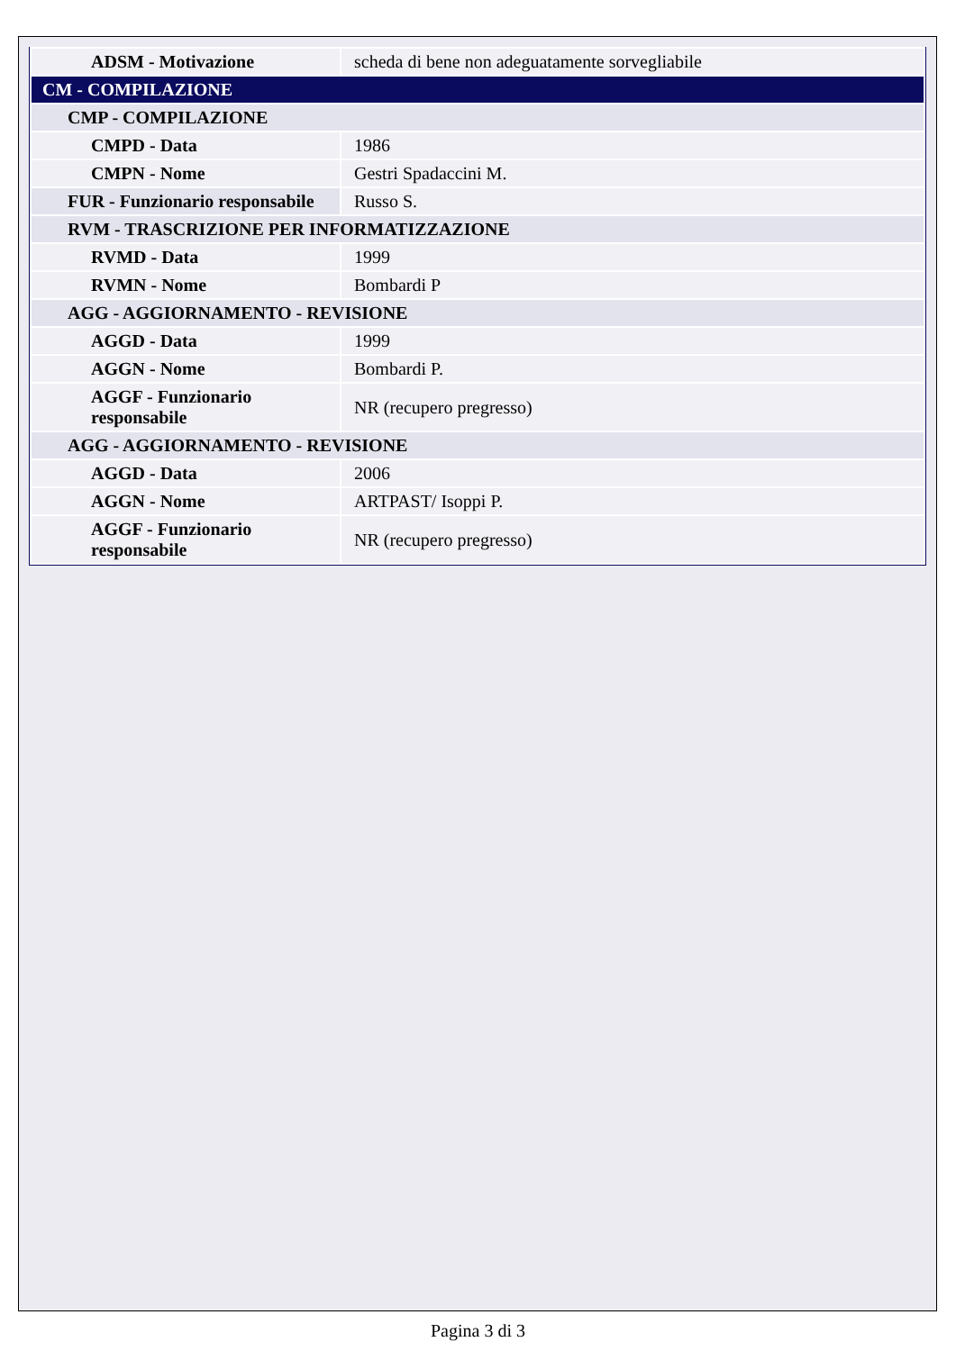| ADSM - Motivazione | scheda di bene non adeguatamente sorvegliabile |
| CM - COMPILAZIONE | |
| CMP - COMPILAZIONE | |
| CMPD - Data | 1986 |
| CMPN - Nome | Gestri Spadaccini M. |
| FUR - Funzionario responsabile | Russo S. |
| RVM - TRASCRIZIONE PER INFORMATIZZAZIONE | |
| RVMD - Data | 1999 |
| RVMN - Nome | Bombardi P |
| AGG - AGGIORNAMENTO - REVISIONE | |
| AGGD - Data | 1999 |
| AGGN - Nome | Bombardi P. |
| AGGF - Funzionario responsabile | NR (recupero pregresso) |
| AGG - AGGIORNAMENTO - REVISIONE | |
| AGGD - Data | 2006 |
| AGGN - Nome | ARTPAST/ Isoppi P. |
| AGGF - Funzionario responsabile | NR (recupero pregresso) |
Pagina 3 di 3